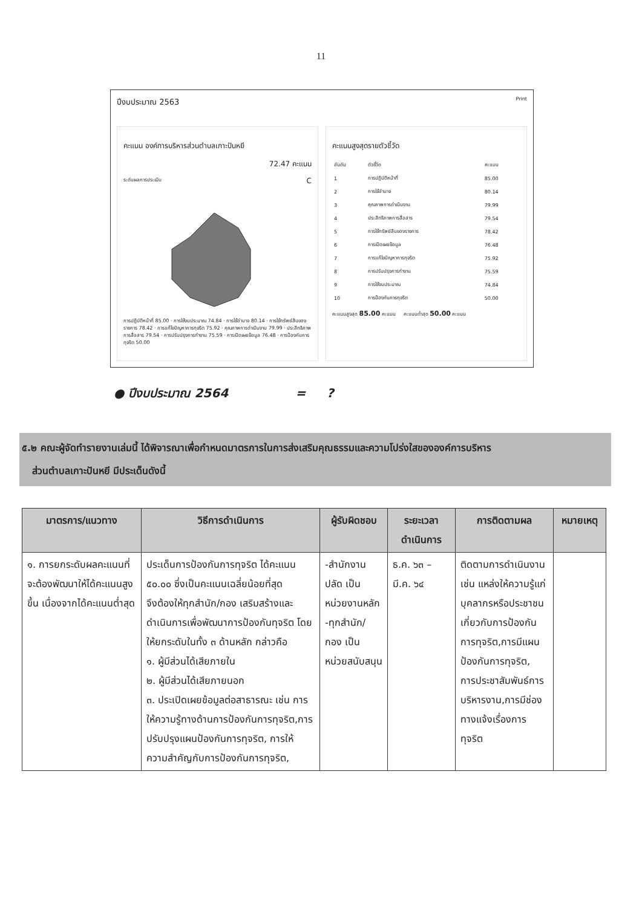11
ปีงบประมาณ 2563 Print
คะแนน องค์การบริหารส่วนตำบลเกาะปันหยี
72.47 คะแนน
ระดับผลการประเมิน C
การปฏิบัติหน้าที่ 85.00 · การใช้งบประมาณ 74.84 · การใช้อำนาจ 80.14 · การใช้ทรัพย์สินของราชการ 78.42 · การแก้ไขปัญหาการทุจริต 75.92 · คุณภาพการดำเนินงาน 79.99 · ประสิทธิภาพการสื่อสาร 79.54 · การปรับปรุงการทำงาน 75.59 · การเปิดเผยข้อมูล 76.48 · การป้องกันการทุจริต 50.00
คะแนนสูงสุดรายตัวชี้วัด
| อันดับ | ตัวชี้วัด | คะแนน |
| --- | --- | --- |
| 1 | การปฏิบัติหน้าที่ | 85.00 |
| 2 | การใช้อำนาจ | 80.14 |
| 3 | คุณภาพการดำเนินงาน | 79.99 |
| 4 | ประสิทธิภาพการสื่อสาร | 79.54 |
| 5 | การใช้ทรัพย์สินของราชการ | 78.42 |
| 6 | การเปิดเผยข้อมูล | 76.48 |
| 7 | การแก้ไขปัญหาการทุจริต | 75.92 |
| 8 | การปรับปรุงการทำงาน | 75.59 |
| 9 | การใช้งบประมาณ | 74.84 |
| 10 | การป้องกันการทุจริต | 50.00 |
คะแนนสูงสุด 85.00 คะแนน คะแนนต่ำสุด 50.00 คะแนน
● ปีงบประมาณ 2564 = ?
๕.๒ คณะผู้จัดทำรายงานเล่มนี้ ได้พิจารณาเพื่อกำหนดมาตรการในการส่งเสริมคุณธรรมและความโปร่งใสขององค์การบริหาร
ส่วนตำบลเกาะปันหยี มีประเด็นดังนี้
| มาตรการ/แนวทาง | วิธีการดำเนินการ | ผู้รับผิดชอบ | ระยะเวลาดำเนินการ | การติดตามผล | หมายเหตุ |
| --- | --- | --- | --- | --- | --- |
| ๑. การยกระดับผลคะแนนที่จะต้องพัฒนาให้ได้คะแนนสูงขึ้น เนื่องจากได้คะแนนต่ำสุด | ประเด็นการป้องกันการทุจริต ได้คะแนน ๕๐.๐๐ ซึ่งเป็นคะแนนเฉลี่ยน้อยที่สุด จึงต้องให้ทุกสำนัก/กอง เสริมสร้างและดำเนินการเพื่อพัฒนาการป้องกันทุจริต โดยให้ยกระดับในทั้ง ๓ ด้านหลัก กล่าวคือ ๑. ผู้มีส่วนได้เสียภายใน ๒. ผู้มีส่วนได้เสียภายนอก ๓. ประเปิดเผยข้อมูลต่อสาธารณะ เช่น การให้ความรู้ทางด้านการป้องกันการทุจริต,การปรับปรุงแผนป้องกันการทุจริต, การให้ความสำคัญกับการป้องกันการทุจริต, | -สำนักงานปลัด เป็นหน่วยงานหลัก -ทุกสำนัก/กอง เป็นหน่วยสนับสนุน | ธ.ค. ๖๓ – มี.ค. ๖๔ | ติดตามการดำเนินงาน เช่น แหล่งให้ความรู้แก่บุคลากรหรือประชาชน เกี่ยวกับการป้องกันการทุจริต,การมีแผนป้องกันการทุจริต, การประชาสัมพันธ์การบริหารงาน,การมีช่องทางแจ้งเรื่องการทุจริต | |